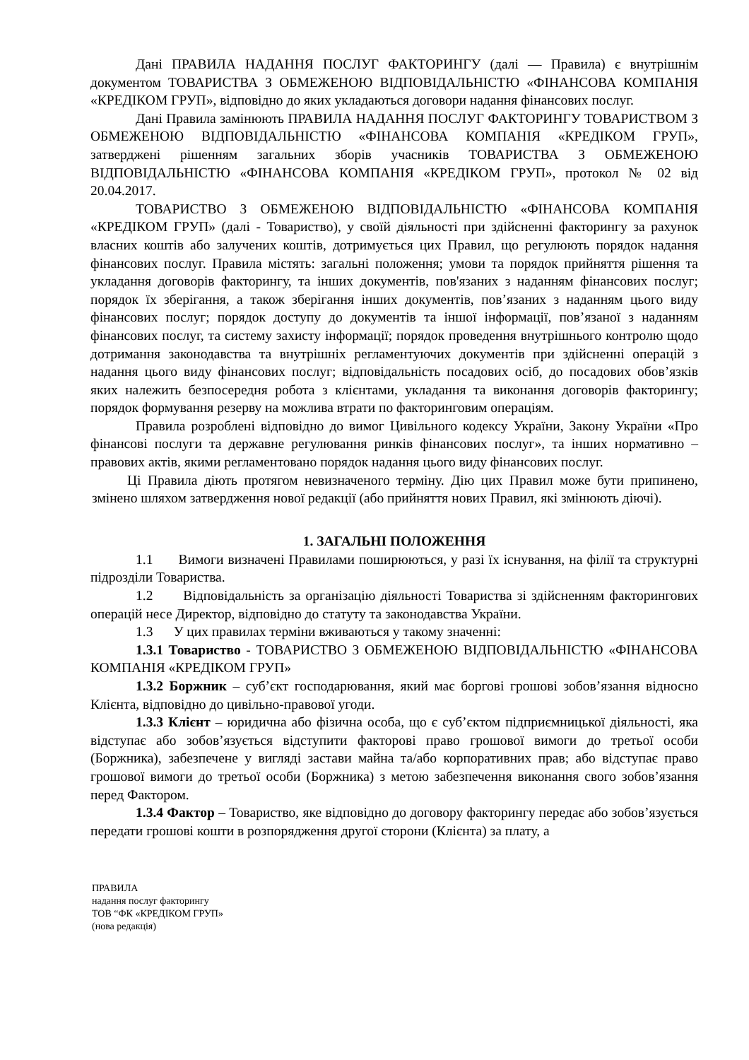Дані ПРАВИЛА НАДАННЯ ПОСЛУГ ФАКТОРИНГУ (далі — Правила) є внутрішнім документом ТОВАРИСТВА З ОБМЕЖЕНОЮ ВІДПОВІДАЛЬНІСТЮ «ФІНАНСОВА КОМПАНІЯ «КРЕДІКОМ ГРУП», відповідно до яких укладаються договори надання фінансових послуг.
Дані Правила замінюють ПРАВИЛА НАДАННЯ ПОСЛУГ ФАКТОРИНГУ ТОВАРИСТВОМ З ОБМЕЖЕНОЮ ВІДПОВІДАЛЬНІСТЮ «ФІНАНСОВА КОМПАНІЯ «КРЕДІКОМ ГРУП», затверджені рішенням загальних зборів учасників ТОВАРИСТВА З ОБМЕЖЕНОЮ ВІДПОВІДАЛЬНІСТЮ «ФІНАНСОВА КОМПАНІЯ «КРЕДІКОМ ГРУП», протокол № 02 від 20.04.2017.
ТОВАРИСТВО З ОБМЕЖЕНОЮ ВІДПОВІДАЛЬНІСТЮ «ФІНАНСОВА КОМПАНІЯ «КРЕДІКОМ ГРУП» (далі - Товариство), у своїй діяльності при здійсненні факторингу за рахунок власних коштів або залучених коштів, дотримується цих Правил, що регулюють порядок надання фінансових послуг. Правила містять: загальні положення; умови та порядок прийняття рішення та укладання договорів факторингу, та інших документів, пов'язаних з наданням фінансових послуг; порядок їх зберігання, а також зберігання інших документів, пов’язаних з наданням цього виду фінансових послуг; порядок доступу до документів та іншої інформації, пов’язаної з наданням фінансових послуг, та систему захисту інформації; порядок проведення внутрішнього контролю щодо дотримання законодавства та внутрішніх регламентуючих документів при здійсненні операцій з надання цього виду фінансових послуг; відповідальність посадових осіб, до посадових обов’язків яких належить безпосередня робота з клієнтами, укладання та виконання договорів факторингу; порядок формування резерву на можлива втрати по факторинговим операціям.
Правила розроблені відповідно до вимог Цивільного кодексу України, Закону України «Про фінансові послуги та державне регулювання ринків фінансових послуг», та інших нормативно – правових актів, якими регламентовано порядок надання цього виду фінансових послуг.
Ці Правила діють протягом невизначеного терміну. Дію цих Правил може бути припинено, змінено шляхом затвердження нової редакції (або прийняття нових Правил, які змінюють діючі).
1. ЗАГАЛЬНІ ПОЛОЖЕННЯ
1.1 Вимоги визначені Правилами поширюються, у разі їх існування, на філії та структурні підрозділи Товариства.
1.2 Відповідальність за організацію діяльності Товариства зі здійсненням факторингових операцій несе Директор, відповідно до статуту та законодавства України.
1.3 У цих правилах терміни вживаються у такому значенні:
1.3.1 Товариство - ТОВАРИСТВО З ОБМЕЖЕНОЮ ВІДПОВІДАЛЬНІСТЮ «ФІНАНСОВА КОМПАНІЯ «КРЕДІКОМ ГРУП»
1.3.2 Боржник – суб’єкт господарювання, який має боргові грошові зобов’язання відносно Клієнта, відповідно до цивільно-правової угоди.
1.3.3 Клієнт – юридична або фізична особа, що є суб’єктом підприємницької діяльності, яка відступає або зобов’язується відступити факторові право грошової вимоги до третьої особи (Боржника), забезпечене у вигляді застави майна та/або корпоративних прав; або відступає право грошової вимоги до третьої особи (Боржника) з метою забезпечення виконання свого зобов’язання перед Фактором.
1.3.4 Фактор – Товариство, яке відповідно до договору факторингу передає або зобов’язується передати грошові кошти в розпорядження другої сторони (Клієнта) за плату, а
ПРАВИЛА
надання послуг факторингу
ТОВ “ФК «КРЕДІКОМ ГРУП»
(нова редакція)